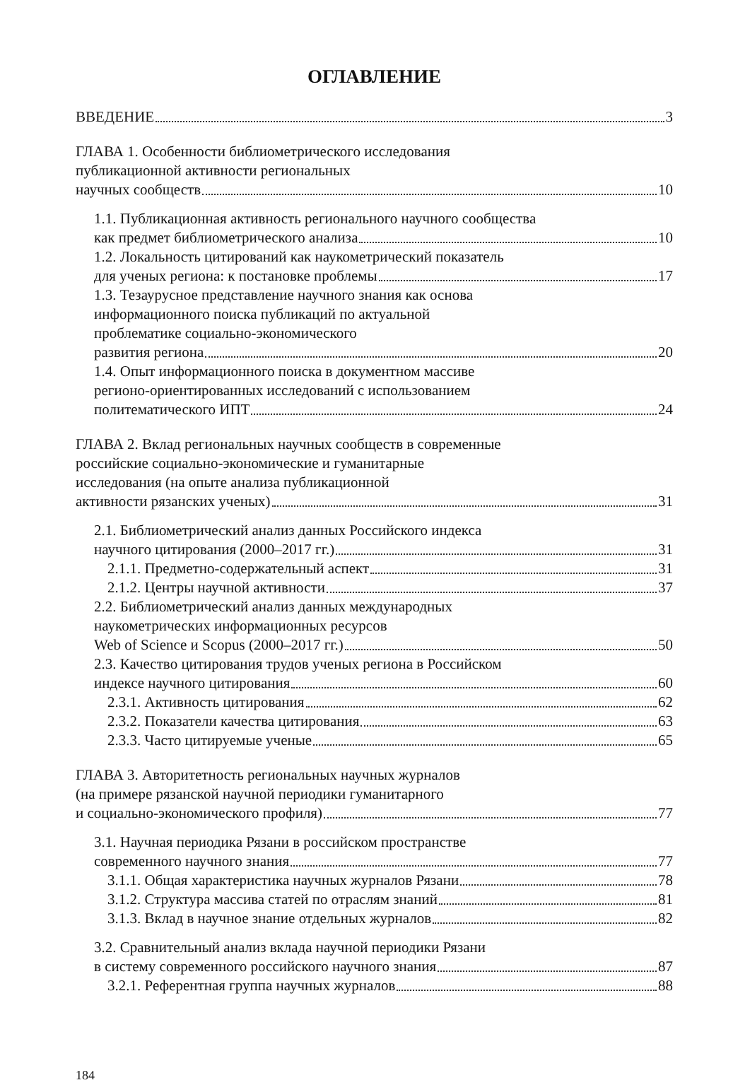ОГЛАВЛЕНИЕ
ВВЕДЕНИЕ 3
ГЛАВА 1. Особенности библиометрического исследования
публикационной активности региональных
научных сообществ 10
1.1. Публикационная активность регионального научного сообщества
как предмет библиометрического анализа 10
1.2. Локальность цитирований как наукометрический показатель
для ученых региона: к постановке проблемы 17
1.3. Тезаурусное представление научного знания как основа
информационного поиска публикаций по актуальной
проблематике социально-экономического
развития региона 20
1.4. Опыт информационного поиска в документном массиве
регионо-ориентированных исследований с использованием
политематического ИПТ 24
ГЛАВА 2. Вклад региональных научных сообществ в современные
российские социально-экономические и гуманитарные
исследования (на опыте анализа публикационной
активности рязанских ученых) 31
2.1. Библиометрический анализ данных Российского индекса
научного цитирования (2000–2017 гг.) 31
2.1.1. Предметно-содержательный аспект 31
2.1.2. Центры научной активности 37
2.2. Библиометрический анализ данных международных
наукометрических информационных ресурсов
Web of Science и Scopus (2000–2017 гг.) 50
2.3. Качество цитирования трудов ученых региона в Российском
индексе научного цитирования 60
2.3.1. Активность цитирования 62
2.3.2. Показатели качества цитирования 63
2.3.3. Часто цитируемые ученые 65
ГЛАВА 3. Авторитетность региональных научных журналов
(на примере рязанской научной периодики гуманитарного
и социально-экономического профиля) 77
3.1. Научная периодика Рязани в российском пространстве
современного научного знания 77
3.1.1. Общая характеристика научных журналов Рязани 78
3.1.2. Структура массива статей по отраслям знаний 81
3.1.3. Вклад в научное знание отдельных журналов 82
3.2. Сравнительный анализ вклада научной периодики Рязани
в систему современного российского научного знания 87
3.2.1. Референтная группа научных журналов 88
184